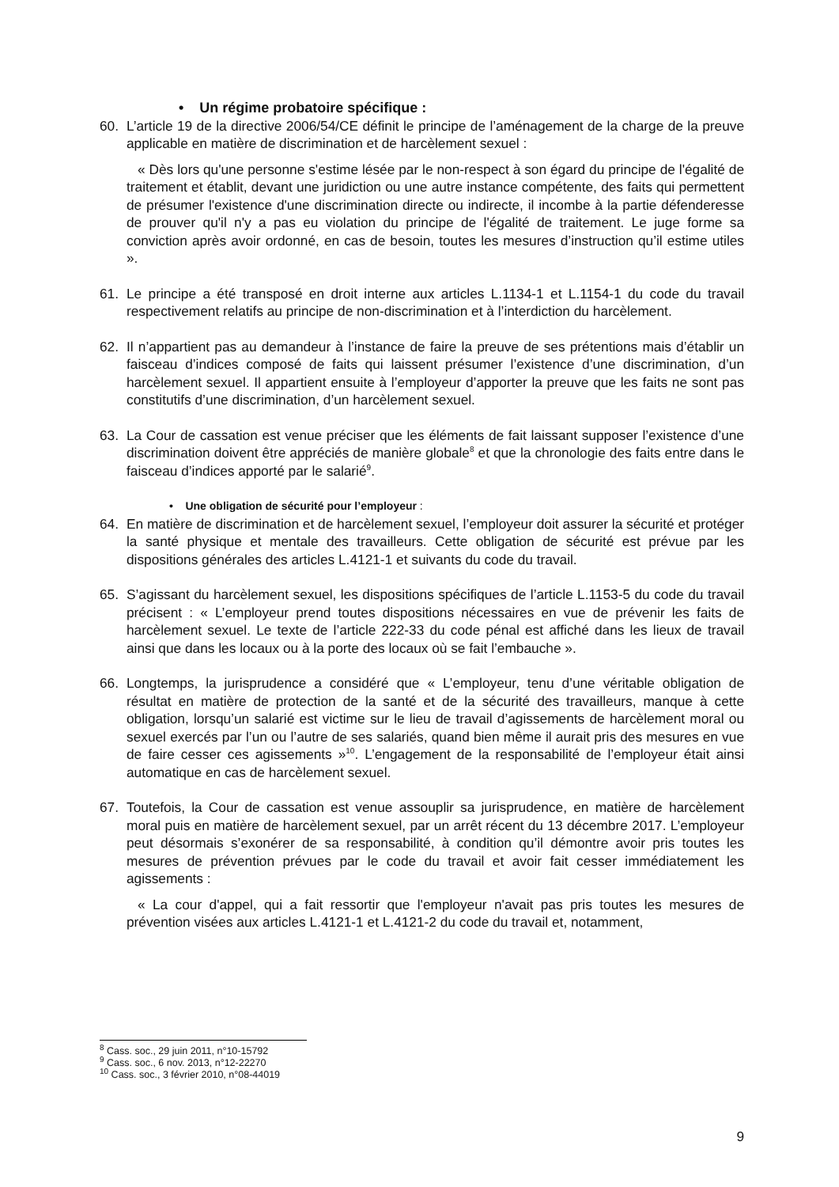• Un régime probatoire spécifique :
60. L’article 19 de la directive 2006/54/CE définit le principe de l’aménagement de la charge de la preuve applicable en matière de discrimination et de harcèlement sexuel :
« Dès lors qu'une personne s'estime lésée par le non-respect à son égard du principe de l'égalité de traitement et établit, devant une juridiction ou une autre instance compétente, des faits qui permettent de présumer l'existence d'une discrimination directe ou indirecte, il incombe à la partie défenderesse de prouver qu'il n'y a pas eu violation du principe de l'égalité de traitement. Le juge forme sa conviction après avoir ordonné, en cas de besoin, toutes les mesures d’instruction qu’il estime utiles ».
61. Le principe a été transposé en droit interne aux articles L.1134-1 et L.1154-1 du code du travail respectivement relatifs au principe de non-discrimination et à l’interdiction du harcèlement.
62. Il n’appartient pas au demandeur à l’instance de faire la preuve de ses prétentions mais d’établir un faisceau d’indices composé de faits qui laissent présumer l’existence d’une discrimination, d’un harcèlement sexuel. Il appartient ensuite à l’employeur d’apporter la preuve que les faits ne sont pas constitutifs d’une discrimination, d’un harcèlement sexuel.
63. La Cour de cassation est venue préciser que les éléments de fait laissant supposer l’existence d’une discrimination doivent être appréciés de manière globale<sup>8</sup> et que la chronologie des faits entre dans le faisceau d’indices apporté par le salarié<sup>9</sup>.
• Une obligation de sécurité pour l’employeur :
64. En matière de discrimination et de harcèlement sexuel, l’employeur doit assurer la sécurité et protéger la santé physique et mentale des travailleurs. Cette obligation de sécurité est prévue par les dispositions générales des articles L.4121-1 et suivants du code du travail.
65. S’agissant du harcèlement sexuel, les dispositions spécifiques de l’article L.1153-5 du code du travail précisent : « L’employeur prend toutes dispositions nécessaires en vue de prévenir les faits de harcèlement sexuel. Le texte de l’article 222-33 du code pénal est affiché dans les lieux de travail ainsi que dans les locaux ou à la porte des locaux où se fait l’embauche ».
66. Longtemps, la jurisprudence a considéré que « L’employeur, tenu d’une véritable obligation de résultat en matière de protection de la santé et de la sécurité des travailleurs, manque à cette obligation, lorsqu’un salarié est victime sur le lieu de travail d’agissements de harcèlement moral ou sexuel exercés par l’un ou l’autre de ses salariés, quand bien même il aurait pris des mesures en vue de faire cesser ces agissements »<sup>10</sup>. L’engagement de la responsabilité de l’employeur était ainsi automatique en cas de harcèlement sexuel.
67. Toutefois, la Cour de cassation est venue assouplir sa jurisprudence, en matière de harcèlement moral puis en matière de harcèlement sexuel, par un arrêt récent du 13 décembre 2017. L’employeur peut désormais s’exonérer de sa responsabilité, à condition qu’il démontre avoir pris toutes les mesures de prévention prévues par le code du travail et avoir fait cesser immédiatement les agissements :
« La cour d'appel, qui a fait ressortir que l'employeur n'avait pas pris toutes les mesures de prévention visées aux articles L.4121-1 et L.4121-2 du code du travail et, notamment,
<sup>8</sup> Cass. soc., 29 juin 2011, n°10-15792
<sup>9</sup> Cass. soc., 6 nov. 2013, n°12-22270
<sup>10</sup> Cass. soc., 3 février 2010, n°08-44019
9